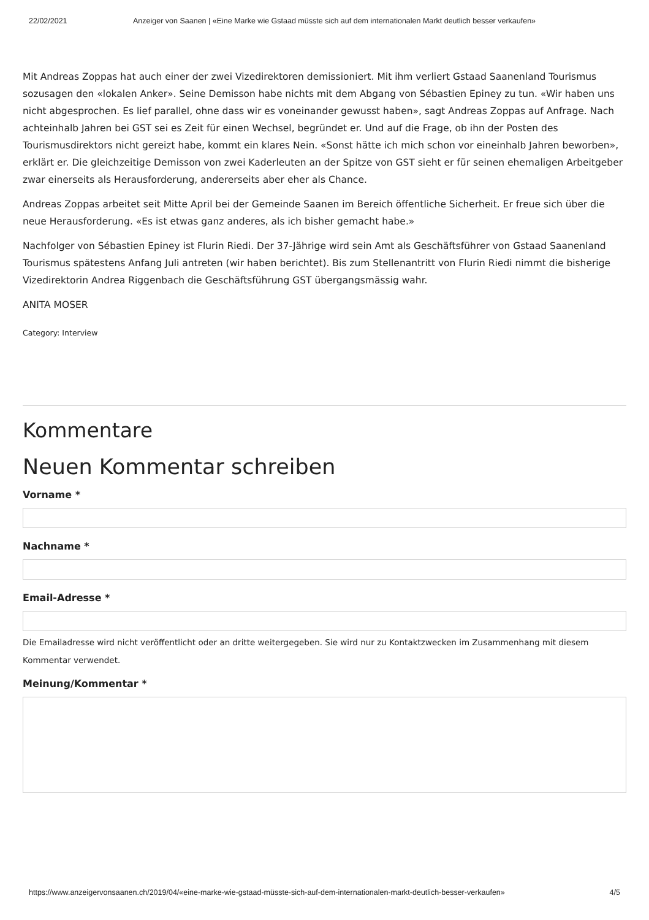22/02/2021 Anzeiger von Saanen | «Eine Marke wie Gstaad müsste sich auf dem internationalen Markt deutlich besser verkaufen»
Mit Andreas Zoppas hat auch einer der zwei Vizedirektoren demissioniert. Mit ihm verliert Gstaad Saanenland Tourismus sozusagen den «lokalen Anker». Seine Demisson habe nichts mit dem Abgang von Sébastien Epiney zu tun. «Wir haben uns nicht abgesprochen. Es lief parallel, ohne dass wir es voneinander gewusst haben», sagt Andreas Zoppas auf Anfrage. Nach achteinhalb Jahren bei GST sei es Zeit für einen Wechsel, begründet er. Und auf die Frage, ob ihn der Posten des Tourismusdirektors nicht gereizt habe, kommt ein klares Nein. «Sonst hätte ich mich schon vor eineinhalb Jahren beworben», erklärt er. Die gleichzeitige Demisson von zwei Kaderleuten an der Spitze von GST sieht er für seinen ehemaligen Arbeitgeber zwar einerseits als Herausforderung, andererseits aber eher als Chance.
Andreas Zoppas arbeitet seit Mitte April bei der Gemeinde Saanen im Bereich öffentliche Sicherheit. Er freue sich über die neue Herausforderung. «Es ist etwas ganz anderes, als ich bisher gemacht habe.»
Nachfolger von Sébastien Epiney ist Flurin Riedi. Der 37-Jährige wird sein Amt als Geschäftsführer von Gstaad Saanenland Tourismus spätestens Anfang Juli antreten (wir haben berichtet). Bis zum Stellenantritt von Flurin Riedi nimmt die bisherige Vizedirektorin Andrea Riggenbach die Geschäftsführung GST übergangsmässig wahr.
ANITA MOSER
Category: Interview
Kommentare
Neuen Kommentar schreiben
Vorname *
Nachname *
Email-Adresse *
Die Emailadresse wird nicht veröffentlicht oder an dritte weitergegeben. Sie wird nur zu Kontaktzwecken im Zusammenhang mit diesem Kommentar verwendet.
Meinung/Kommentar *
https://www.anzeigervonsaanen.ch/2019/04/«eine-marke-wie-gstaad-müsste-sich-auf-dem-internationalen-markt-deutlich-besser-verkaufen» 4/5